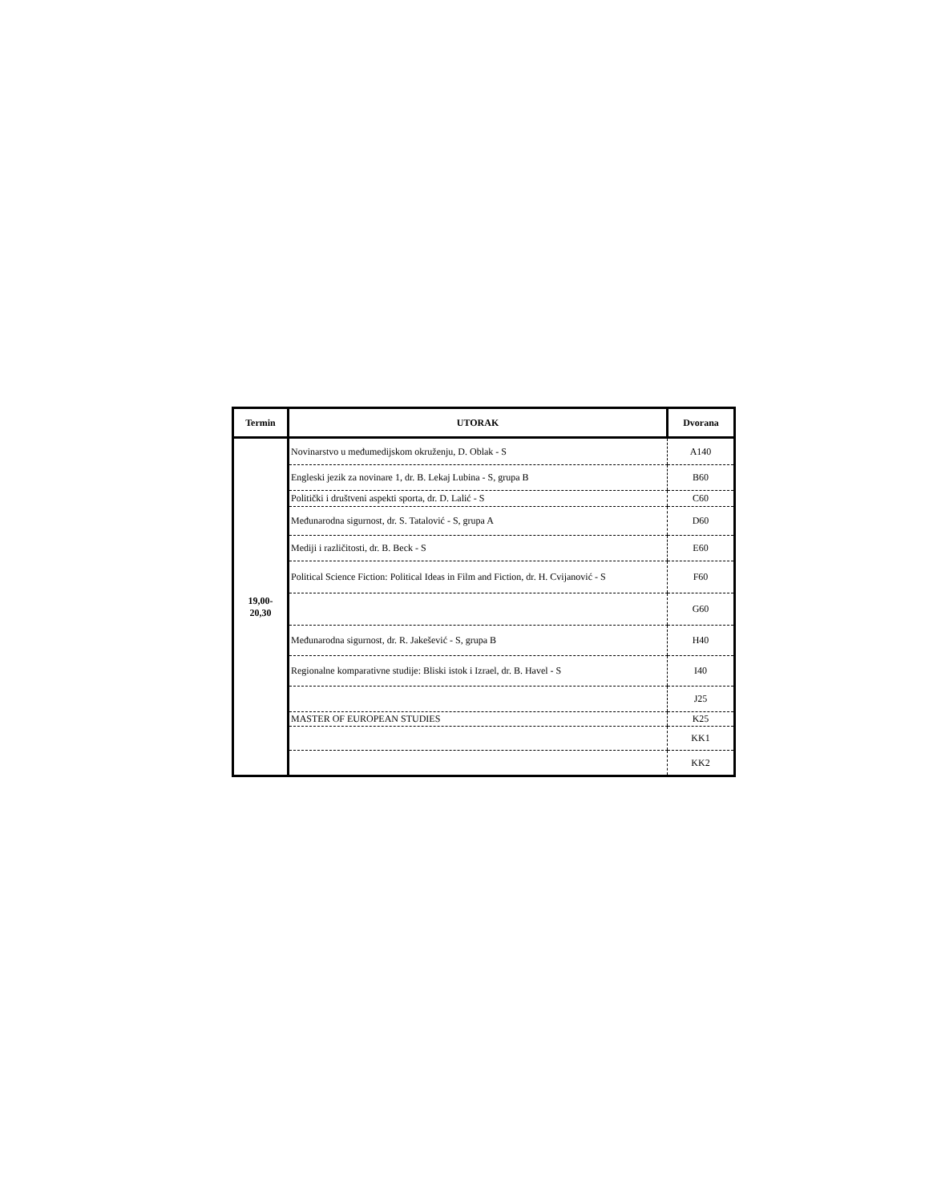| Termin | UTORAK | Dvorana |
| --- | --- | --- |
| 19,00- 20,30 | Novinarstvo u međumedijskom okruženju, D. Oblak - S | A140 |
| | Engleski jezik za novinare 1, dr. B. Lekaj Lubina - S, grupa B | B60 |
| | Politički i društveni aspekti sporta, dr. D. Lalić - S | C60 |
| | Međunarodna sigurnost, dr. S. Tatalović - S, grupa A | D60 |
| | Mediji i različitosti, dr. B. Beck - S | E60 |
| | Political Science Fiction: Political Ideas in Film and Fiction, dr. H. Cvijanović - S | F60 |
| | | G60 |
| | Međunarodna sigurnost, dr. R. Jakešević - S, grupa B | H40 |
| | Regionalne komparativne studije: Bliski istok i Izrael, dr. B. Havel - S | I40 |
| | | J25 |
| | MASTER OF EUROPEAN STUDIES | K25 |
| | | KK1 |
| | | KK2 |